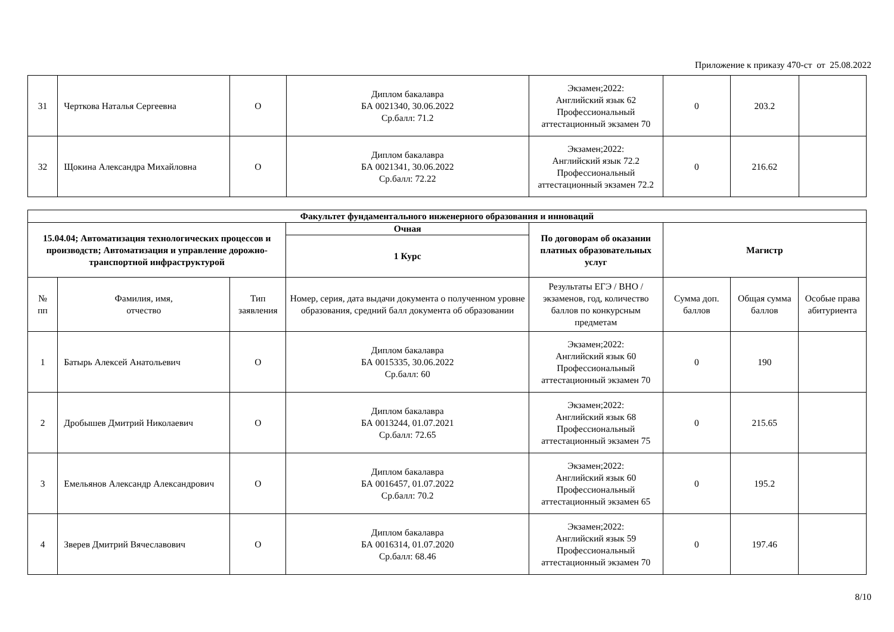Приложение к приказу 470-ст от 25.08.2022
| 31 | Черткова Наталья Сергеевна | О | Диплом бакалавра БА 0021340, 30.06.2022 Ср.балл: 71.2 | Экзамен;2022: Английский язык 62 Профессиональный аттестационный экзамен 70 | 0 | 203.2 | |
| 32 | Щокина Александра Михайловна | О | Диплом бакалавра БА 0021341, 30.06.2022 Ср.балл: 72.22 | Экзамен;2022: Английский язык 72.2 Профессиональный аттестационный экзамен 72.2 | 0 | 216.62 | |
| Факультет фундаментального инженерного образования и инноваций | | | | | | | |
| --- | --- | --- | --- | --- | --- | --- | --- |
| 15.04.04; Автоматизация технологических процессов и производств; Автоматизация и управление дорожно-транспортной инфраструктурой | | | Очная | По договорам об оказании платных образовательных услуг | Магистр | | |
| | | | 1 Курс | | | | |
| № пп | Фамилия, имя, отчество | Тип заявления | Номер, серия, дата выдачи документа о полученном уровне образования, средний балл документа об образовании | Результаты ЕГЭ / ВНО / экзаменов, год, количество баллов по конкурсным предметам | Сумма доп. баллов | Общая сумма баллов | Особые права абитуриента |
| 1 | Батырь Алексей Анатольевич | О | Диплом бакалавра БА 0015335, 30.06.2022 Ср.балл: 60 | Экзамен;2022: Английский язык 60 Профессиональный аттестационный экзамен 70 | 0 | 190 | |
| 2 | Дробышев Дмитрий Николаевич | О | Диплом бакалавра БА 0013244, 01.07.2021 Ср.балл: 72.65 | Экзамен;2022: Английский язык 68 Профессиональный аттестационный экзамен 75 | 0 | 215.65 | |
| 3 | Емельянов Александр Александрович | О | Диплом бакалавра БА 0016457, 01.07.2022 Ср.балл: 70.2 | Экзамен;2022: Английский язык 60 Профессиональный аттестационный экзамен 65 | 0 | 195.2 | |
| 4 | Зверев Дмитрий Вячеславович | О | Диплом бакалавра БА 0016314, 01.07.2020 Ср.балл: 68.46 | Экзамен;2022: Английский язык 59 Профессиональный аттестационный экзамен 70 | 0 | 197.46 | |
8/10